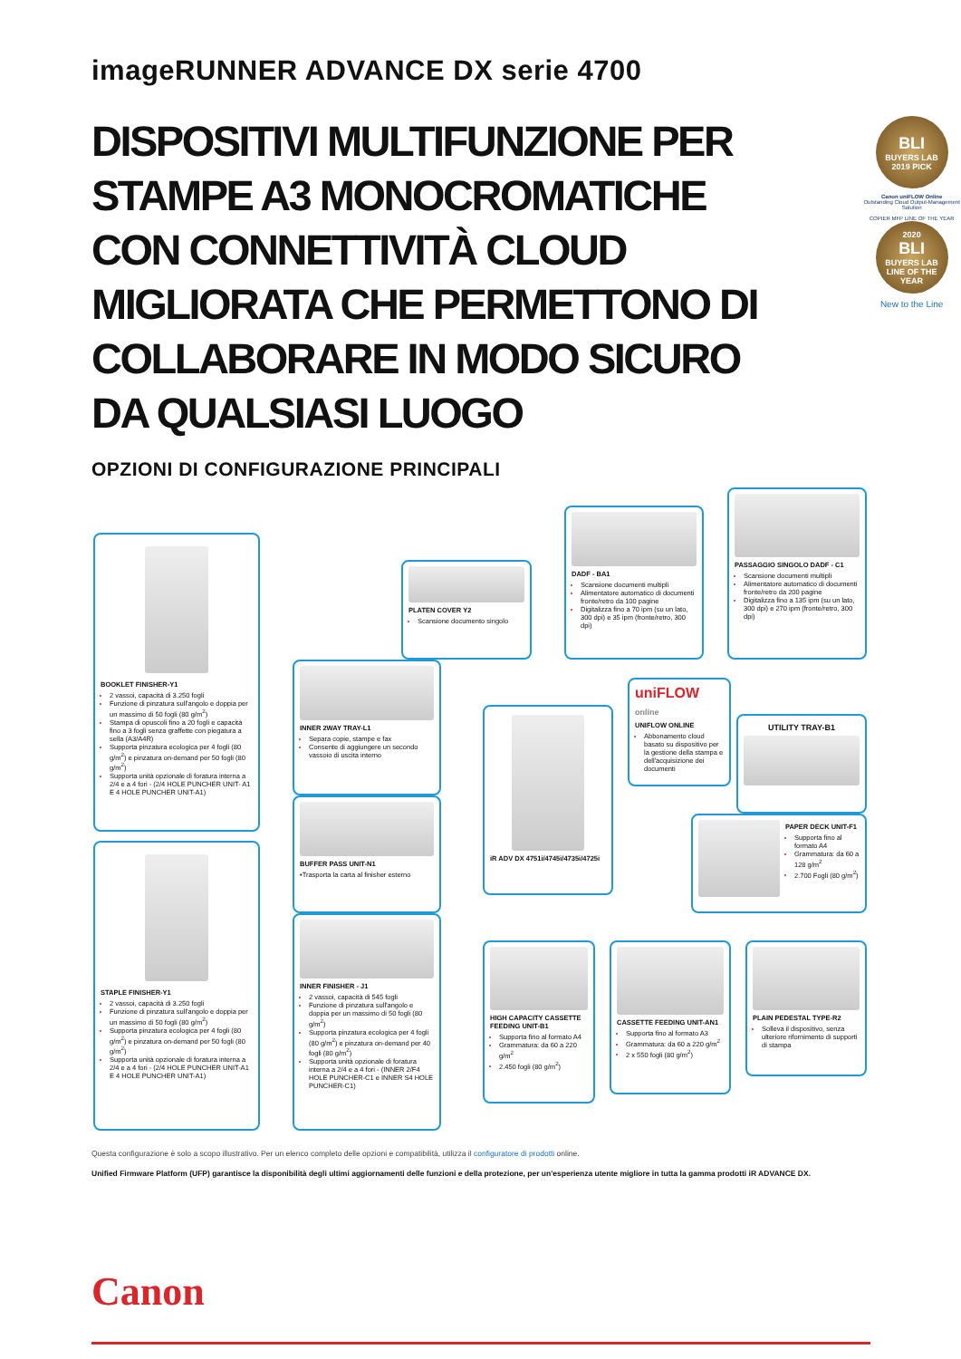imageRUNNER ADVANCE DX serie 4700
DISPOSITIVI MULTIFUNZIONE PER STAMPE A3 MONOCROMATICHE CON CONNETTIVITÀ CLOUD MIGLIORATA CHE PERMETTONO DI COLLABORARE IN MODO SICURO DA QUALSIASI LUOGO
OPZIONI DI CONFIGURAZIONE PRINCIPALI
BLI
BUYERS LAB
2019 PICK
Canon uniFLOW Online
Outstanding Cloud Output-Management Solution
COPIER MFP LINE OF THE YEAR
2020
BLI
BUYERS LAB
LINE OF THE YEAR
New to the Line
BOOKLET FINISHER-Y1
2 vassoi, capacità di 3.250 fogli
Funzione di pinzatura sull'angolo e doppia per un massimo di 50 fogli (80 g/m<sup>2</sup>)
Stampa di opuscoli fino a 20 fogli e capacità fino a 3 fogli senza graffette con piegatura a sella (A3/A4R)
Supporta pinzatura ecologica per 4 fogli (80 g/m<sup>2</sup>) e pinzatura on-demand per 50 fogli (80 g/m<sup>2</sup>)
Supporta unità opzionale di foratura interna a 2/4 e a 4 fori - (2/4 HOLE PUNCHER UNIT- A1 E 4 HOLE PUNCHER UNIT-A1)
STAPLE FINISHER-Y1
2 vassoi, capacità di 3.250 fogli
Funzione di pinzatura sull'angolo e doppia per un massimo di 50 fogli (80 g/m<sup>2</sup>)
Supporta pinzatura ecologica per 4 fogli (80 g/m<sup>2</sup>) e pinzatura on-demand per 50 fogli (80 g/m<sup>2</sup>)
Supporta unità opzionale di foratura interna a 2/4 e a 4 fori - (2/4 HOLE PUNCHER UNIT-A1 E 4 HOLE PUNCHER UNIT-A1)
PLATEN COVER Y2
Scansione documento singolo
DADF - BA1
Scansione documenti multipli
Alimentatore automatico di documenti fronte/retro da 100 pagine
Digitalizza fino a 70 ipm (su un lato, 300 dpi) e 35 ipm (fronte/retro, 300 dpi)
PASSAGGIO SINGOLO DADF - C1
Scansione documenti multipli
Alimentatore automatico di documenti fronte/retro da 200 pagine
Digitalizza fino a 135 ipm (su un lato, 300 dpi) e 270 ipm (fronte/retro, 300 dpi)
INNER 2WAY TRAY-L1
Separa copie, stampe e fax
Consente di aggiungere un secondo vassoio di uscita interno
BUFFER PASS UNIT-N1
•Trasporta la carta al finisher esterno
INNER FINISHER - J1
2 vassoi, capacità di 545 fogli
Funzione di pinzatura sull'angolo e doppia per un massimo di 50 fogli (80 g/m<sup>2</sup>)
Supporta pinzatura ecologica per 4 fogli (80 g/m<sup>2</sup>) e pinzatura on-demand per 40 fogli (80 g/m<sup>2</sup>)
Supporta unità opzionale di foratura interna a 2/4 e a 4 fori - (INNER 2/F4 HOLE PUNCHER-C1 e INNER S4 HOLE PUNCHER-C1)
iR ADV DX 4751i/4745i/4735i/4725i
uniFLOW online
UNIFLOW ONLINE
Abbonamento cloud basato su dispositivo per la gestione della stampa e dell'acquisizione dei documenti
UTILITY TRAY-B1
PAPER DECK UNIT-F1
Supporta fino al formato A4
Grammatura: da 60 a 128 g/m<sup>2</sup>
2.700 Fogli (80 g/m<sup>2</sup>)
HIGH CAPACITY CASSETTE FEEDING UNIT-B1
Supporta fino al formato A4
Grammatura: da 60 a 220 g/m<sup>2</sup>
2.450 fogli (80 g/m<sup>2</sup>)
CASSETTE FEEDING UNIT-AN1
Supporta fino al formato A3
Grammatura: da 60 a 220 g/m<sup>2</sup>
2 x 550 fogli (80 g/m<sup>2</sup>)
PLAIN PEDESTAL TYPE-R2
Solleva il dispositivo, senza ulteriore rifornimento di supporti di stampa
Questa configurazione è solo a scopo illustrativo. Per un elenco completo delle opzioni e compatibilità, utilizza il configuratore di prodotti online.
Unified Firmware Platform (UFP) garantisce la disponibilità degli ultimi aggiornamenti delle funzioni e della protezione, per un'esperienza utente migliore in tutta la gamma prodotti iR ADVANCE DX.
Canon